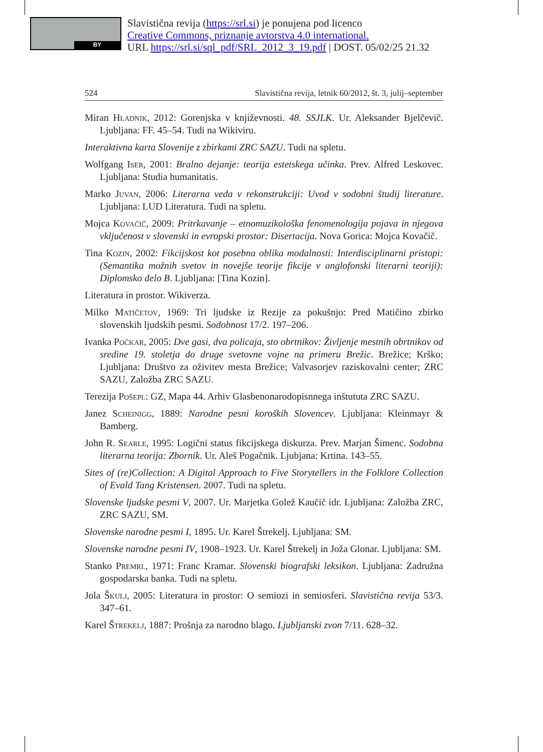BY
Slavistična revija (https://srl.si) je ponujena pod licenco
Creative Commons, priznanje avtorstva 4.0 international.
URL https://srl.si/sql_pdf/SRL_2012_3_19.pdf | DOST. 05/02/25 21.32
524 Slavistična revija, letnik 60/2012, št. 3, julij–september
Miran Hladnik, 2012: Gorenjska v književnosti. 48. SSJLK. Ur. Aleksander Bjelčevič. Ljubljana: FF. 45–54. Tudi na Wikiviru.
Interaktivna karta Slovenije z zbirkami ZRC SAZU. Tudi na spletu.
Wolfgang Iser, 2001: Bralno dejanje: teorija estetskega učinka. Prev. Alfred Leskovec. Ljubljana: Studia humanitatis.
Marko Juvan, 2006: Literarna veda v rekonstrukciji: Uvod v sodobni študij literature. Ljubljana: LUD Literatura. Tudi na spletu.
Mojca Kovačič, 2009: Pritrkavanje – etnomuzikološka fenomenologija pojava in njegova vključenost v slovenski in evropski prostor: Disertacija. Nova Gorica: Mojca Kovačič.
Tina Kozin, 2002: Fikcijskost kot posebna oblika modalnosti: Interdisciplinarni pristopi: (Semantika možnih svetov in novejše teorije fikcije v anglofonski literarni teoriji): Diplomsko delo B. Ljubljana: [Tina Kozin].
Literatura in prostor. Wikiverza.
Milko Matičetov, 1969: Tri ljudske iz Rezije za pokušnjo: Pred Matičino zbirko slovenskih ljudskih pesmi. Sodobnost 17/2. 197–206.
Ivanka Počkar, 2005: Dve gasi, dva policaja, sto obrtnikov: Življenje mestnih obrtnikov od sredine 19. stoletja do druge svetovne vojne na primeru Brežic. Brežice; Krško; Ljubljana: Društvo za oživitev mesta Brežice; Valvasorjev raziskovalni center; ZRC SAZU, Založba ZRC SAZU.
Terezija Pošepl: GZ, Mapa 44. Arhiv Glasbenonarodopisnnega inštututa ZRC SAZU.
Janez Scheinigg, 1889: Narodne pesni koroških Slovencev. Ljubljana: Kleinmayr & Bamberg.
John R. Searle, 1995: Logični status fikcijskega diskurza. Prev. Marjan Šimenc. Sodobna literarna teorija: Zbornik. Ur. Aleš Pogačnik. Ljubjana: Krtina. 143–55.
Sites of (re)Collection: A Digital Approach to Five Storytellers in the Folklore Collection of Evald Tang Kristensen. 2007. Tudi na spletu.
Slovenske ljudske pesmi V, 2007. Ur. Marjetka Golež Kaučič idr. Ljubljana: Založba ZRC, ZRC SAZU, SM.
Slovenske narodne pesmi I, 1895. Ur. Karel Štrekelj. Ljubljana: SM.
Slovenske narodne pesmi IV, 1908–1923. Ur. Karel Štrekelj in Joža Glonar. Ljubljana: SM.
Stanko Premrl, 1971: Franc Kramar. Slovenski biografski leksikon. Ljubljana: Zadružna gospodarska banka. Tudi na spletu.
Jola Škulj, 2005: Literatura in prostor: O semiozi in semiosferi. Slavistična revija 53/3. 347–61.
Karel Štrekelj, 1887: Prošnja za narodno blago. Ljubljanski zvon 7/11. 628–32.